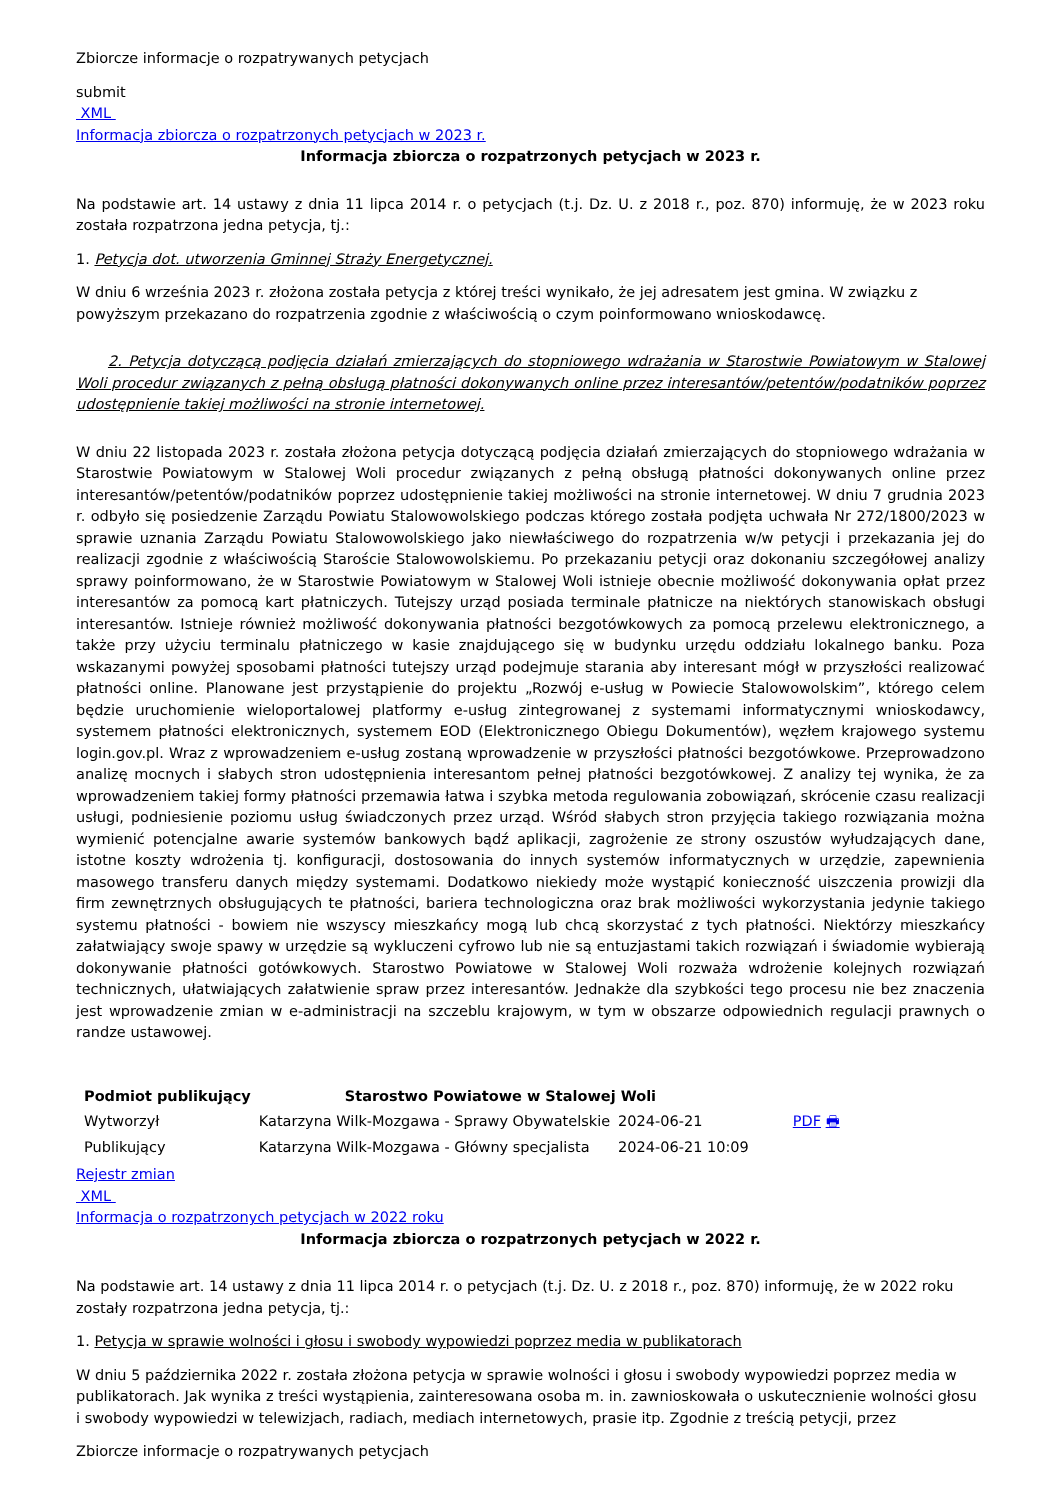Zbiorcze informacje o rozpatrywanych petycjach
submit
XML
Informacja zbiorcza o rozpatrzonych petycjach w 2023 r.
Informacja zbiorcza o rozpatrzonych petycjach w 2023 r.
Na podstawie art. 14 ustawy z dnia 11 lipca 2014 r. o petycjach (t.j. Dz. U. z 2018 r., poz. 870) informuję, że w 2023 roku została rozpatrzona jedna petycja, tj.:
1. Petycja dot. utworzenia Gminnej Straży Energetycznej.
W dniu 6 września 2023 r. złożona została petycja z której treści wynikało, że jej adresatem jest gmina. W związku z powyższym przekazano do rozpatrzenia zgodnie z właściwością o czym poinformowano wnioskodawcę.
2. Petycja dotyczącą podjęcia działań zmierzających do stopniowego wdrażania w Starostwie Powiatowym w Stalowej Woli procedur związanych z pełną obsługą płatności dokonywanych online przez interesantów/petentów/podatników poprzez udostępnienie takiej możliwości na stronie internetowej.
W dniu 22 listopada 2023 r. została złożona petycja dotyczącą podjęcia działań zmierzających do stopniowego wdrażania w Starostwie Powiatowym w Stalowej Woli procedur związanych z pełną obsługą płatności dokonywanych online przez interesantów/petentów/podatników poprzez udostępnienie takiej możliwości na stronie internetowej. W dniu 7 grudnia 2023 r. odbyło się posiedzenie Zarządu Powiatu Stalowowolskiego podczas którego została podjęta uchwała Nr 272/1800/2023 w sprawie uznania Zarządu Powiatu Stalowowolskiego jako niewłaściwego do rozpatrzenia w/w petycji i przekazania jej do realizacji zgodnie z właściwością Staroście Stalowowolskiemu. Po przekazaniu petycji oraz dokonaniu szczegółowej analizy sprawy poinformowano, że w Starostwie Powiatowym w Stalowej Woli istnieje obecnie możliwość dokonywania opłat przez interesantów za pomocą kart płatniczych. Tutejszy urząd posiada terminale płatnicze na niektórych stanowiskach obsługi interesantów. Istnieje również możliwość dokonywania płatności bezgotówkowych za pomocą przelewu elektronicznego, a także przy użyciu terminalu płatniczego w kasie znajdującego się w budynku urzędu oddziału lokalnego banku. Poza wskazanymi powyżej sposobami płatności tutejszy urząd podejmuje starania aby interesant mógł w przyszłości realizować płatności online. Planowane jest przystąpienie do projektu „Rozwój e-usług w Powiecie Stalowowolskim”, którego celem będzie uruchomienie wieloportalowej platformy e-usług zintegrowanej z systemami informatycznymi wnioskodawcy, systemem płatności elektronicznych, systemem EOD (Elektronicznego Obiegu Dokumentów), węzłem krajowego systemu login.gov.pl. Wraz z wprowadzeniem e-usług zostaną wprowadzenie w przyszłości płatności bezgotówkowe. Przeprowadzono analizę mocnych i słabych stron udostępnienia interesantom pełnej płatności bezgotówkowej. Z analizy tej wynika, że za wprowadzeniem takiej formy płatności przemawia łatwa i szybka metoda regulowania zobowiązań, skrócenie czasu realizacji usługi, podniesienie poziomu usług świadczonych przez urząd. Wśród słabych stron przyjęcia takiego rozwiązania można wymienić potencjalne awarie systemów bankowych bądź aplikacji, zagrożenie ze strony oszustów wyłudzających dane, istotne koszty wdrożenia tj. konfiguracji, dostosowania do innych systemów informatycznych w urzędzie, zapewnienia masowego transferu danych między systemami. Dodatkowo niekiedy może wystąpić konieczność uiszczenia prowizji dla firm zewnętrznych obsługujących te płatności, bariera technologiczna oraz brak możliwości wykorzystania jedynie takiego systemu płatności - bowiem nie wszyscy mieszkańcy mogą lub chcą skorzystać z tych płatności. Niektórzy mieszkańcy załatwiający swoje spawy w urzędzie są wykluczeni cyfrowo lub nie są entuzjastami takich rozwiązań i świadomie wybierają dokonywanie płatności gotówkowych. Starostwo Powiatowe w Stalowej Woli rozważa wdrożenie kolejnych rozwiązań technicznych, ułatwiających załatwienie spraw przez interesantów. Jednakże dla szybkości tego procesu nie bez znaczenia jest wprowadzenie zmian w e-administracji na szczeblu krajowym, w tym w obszarze odpowiednich regulacji prawnych o randze ustawowej.
| Podmiot publikujący | Starostwo Powiatowe w Stalowej Woli | | |
| --- | --- | --- | --- |
| Wytworzył | Katarzyna Wilk-Mozgawa - Sprawy Obywatelskie | 2024-06-21 | PDF 🖶 |
| Publikujący | Katarzyna Wilk-Mozgawa - Główny specjalista | 2024-06-21 10:09 | |
Rejestr zmian
XML
Informacja o rozpatrzonych petycjach w 2022 roku
Informacja zbiorcza o rozpatrzonych petycjach w 2022 r.
Na podstawie art. 14 ustawy z dnia 11 lipca 2014 r. o petycjach (t.j. Dz. U. z 2018 r., poz. 870) informuję, że w 2022 roku zostały rozpatrzona jedna petycja, tj.:
1. Petycja w sprawie wolności i głosu i swobody wypowiedzi poprzez media w publikatorach
W dniu 5 października 2022 r. została złożona petycja w sprawie wolności i głosu i swobody wypowiedzi poprzez media w publikatorach. Jak wynika z treści wystąpienia, zainteresowana osoba m. in. zawnioskowała o uskutecznienie wolności głosu i swobody wypowiedzi w telewizjach, radiach, mediach internetowych, prasie itp. Zgodnie z treścią petycji, przez
Zbiorcze informacje o rozpatrywanych petycjach